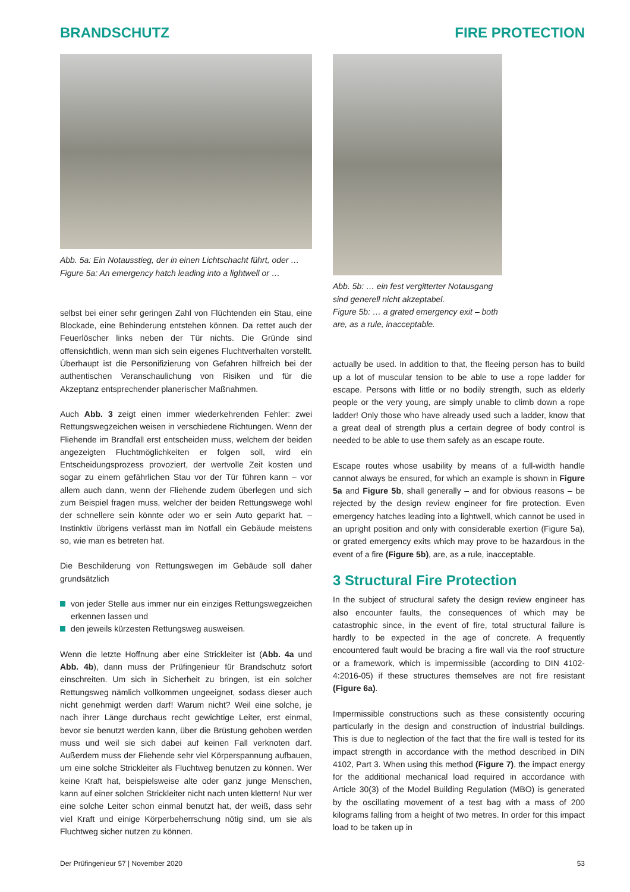BRANDSCHUTZ FIRE PROTECTION
Abb. 5a: Ein Notausstieg, der in einen Lichtschacht führt, oder …
Figure 5a: An emergency hatch leading into a lightwell or …
selbst bei einer sehr geringen Zahl von Flüchtenden ein Stau, eine Blockade, eine Behinderung entstehen können. Da rettet auch der Feuerlöscher links neben der Tür nichts. Die Gründe sind offensichtlich, wenn man sich sein eigenes Fluchtverhalten vorstellt. Überhaupt ist die Personifizierung von Gefahren hilfreich bei der authentischen Veranschaulichung von Risiken und für die Akzeptanz entsprechender planerischer Maßnahmen.
Auch Abb. 3 zeigt einen immer wiederkehrenden Fehler: zwei Rettungswegzeichen weisen in verschiedene Richtungen. Wenn der Fliehende im Brandfall erst entscheiden muss, welchem der beiden angezeigten Fluchtmöglichkeiten er folgen soll, wird ein Entscheidungsprozess provoziert, der wertvolle Zeit kosten und sogar zu einem gefährlichen Stau vor der Tür führen kann – vor allem auch dann, wenn der Fliehende zudem überlegen und sich zum Beispiel fragen muss, welcher der beiden Rettungswege wohl der schnellere sein könnte oder wo er sein Auto geparkt hat. – Instinktiv übrigens verlässt man im Notfall ein Gebäude meistens so, wie man es betreten hat.
Die Beschilderung von Rettungswegen im Gebäude soll daher grundsätzlich
von jeder Stelle aus immer nur ein einziges Rettungswegzeichen erkennen lassen und
den jeweils kürzesten Rettungsweg ausweisen.
Wenn die letzte Hoffnung aber eine Strickleiter ist (Abb. 4a und Abb. 4b), dann muss der Prüfingenieur für Brandschutz sofort einschreiten. Um sich in Sicherheit zu bringen, ist ein solcher Rettungsweg nämlich vollkommen ungeeignet, sodass dieser auch nicht genehmigt werden darf! Warum nicht? Weil eine solche, je nach ihrer Länge durchaus recht gewichtige Leiter, erst einmal, bevor sie benutzt werden kann, über die Brüstung gehoben werden muss und weil sie sich dabei auf keinen Fall verknoten darf. Außerdem muss der Fliehende sehr viel Körperspannung aufbauen, um eine solche Strickleiter als Fluchtweg benutzen zu können. Wer keine Kraft hat, beispielsweise alte oder ganz junge Menschen, kann auf einer solchen Strickleiter nicht nach unten klettern! Nur wer eine solche Leiter schon einmal benutzt hat, der weiß, dass sehr viel Kraft und einige Körperbeherrschung nötig sind, um sie als Fluchtweg sicher nutzen zu können.
Abb. 5b: … ein fest vergitterter Notausgang
sind generell nicht akzeptabel.
Figure 5b: … a grated emergency exit – both
are, as a rule, inacceptable.
actually be used. In addition to that, the fleeing person has to build up a lot of muscular tension to be able to use a rope ladder for escape. Persons with little or no bodily strength, such as elderly people or the very young, are simply unable to climb down a rope ladder! Only those who have already used such a ladder, know that a great deal of strength plus a certain degree of body control is needed to be able to use them safely as an escape route.
Escape routes whose usability by means of a full-width handle cannot always be ensured, for which an example is shown in Figure 5a and Figure 5b, shall generally – and for obvious reasons – be rejected by the design review engineer for fire protection. Even emergency hatches leading into a lightwell, which cannot be used in an upright position and only with considerable exertion (Figure 5a), or grated emergency exits which may prove to be hazardous in the event of a fire (Figure 5b), are, as a rule, inacceptable.
3 Structural Fire Protection
In the subject of structural safety the design review engineer has also encounter faults, the consequences of which may be catastrophic since, in the event of fire, total structural failure is hardly to be expected in the age of concrete. A frequently encountered fault would be bracing a fire wall via the roof structure or a framework, which is impermissible (according to DIN 4102-4:2016-05) if these structures themselves are not fire resistant (Figure 6a).
Impermissible constructions such as these consistently occuring particularly in the design and construction of industrial buildings. This is due to neglection of the fact that the fire wall is tested for its impact strength in accordance with the method described in DIN 4102, Part 3. When using this method (Figure 7), the impact energy for the additional mechanical load required in accordance with Article 30(3) of the Model Building Regulation (MBO) is generated by the oscillating movement of a test bag with a mass of 200 kilograms falling from a height of two metres. In order for this impact load to be taken up in
Der Prüfingenieur 57 | November 2020
53